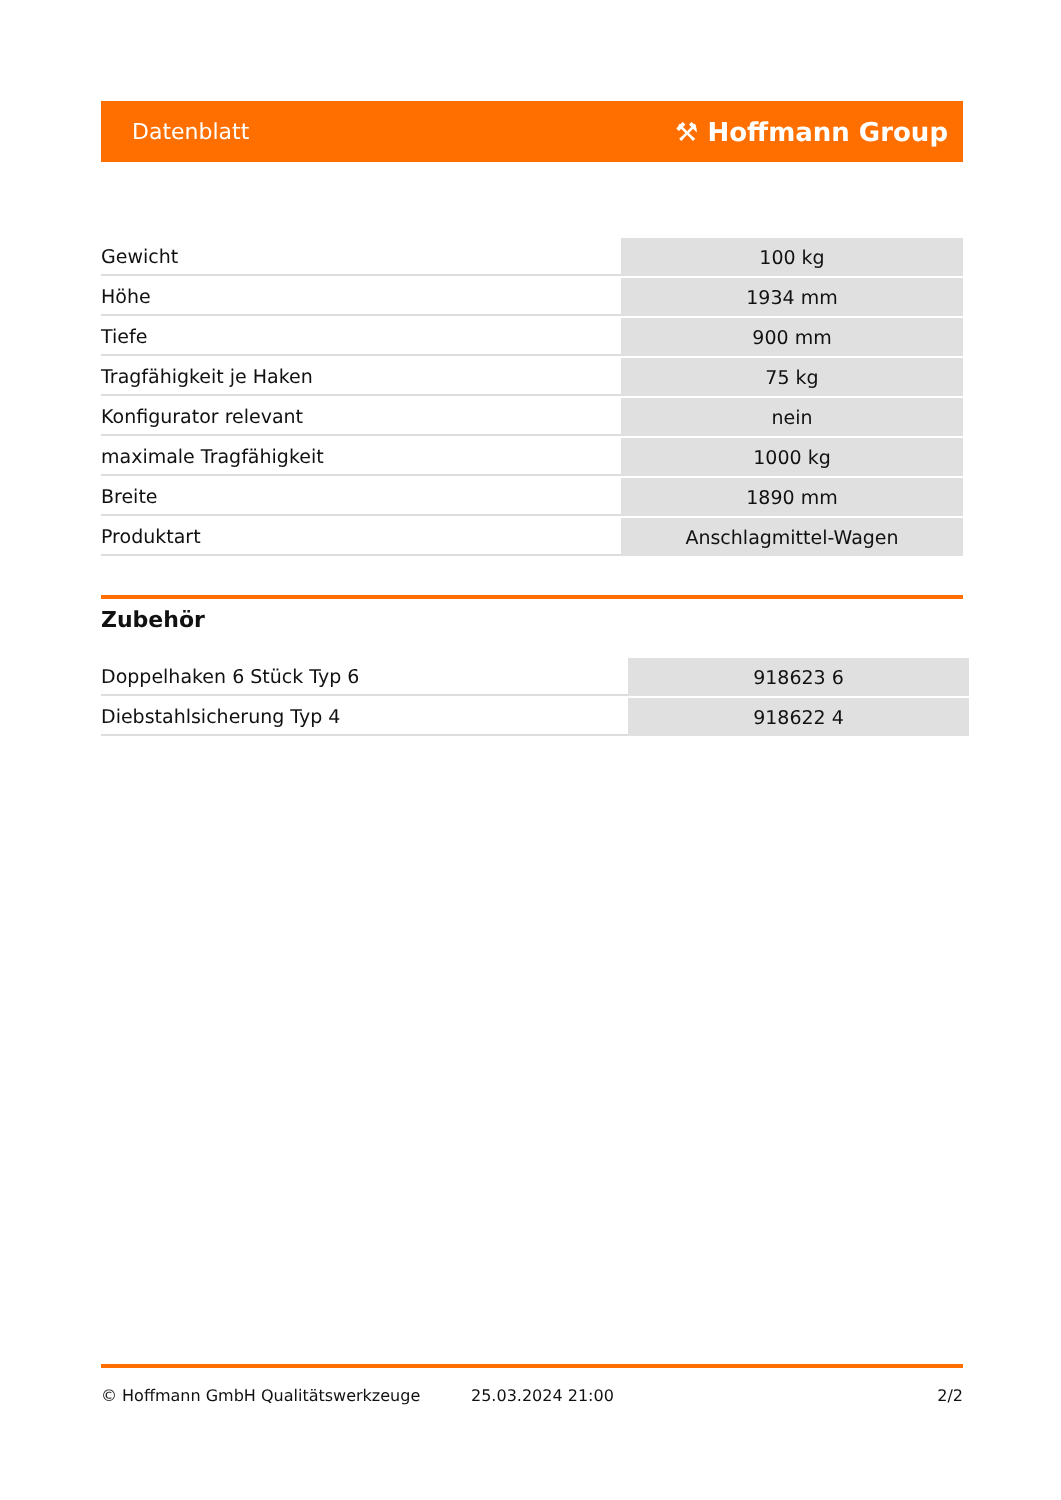Datenblatt ⚒ Hoffmann Group
| Gewicht | 100 kg |
| Höhe | 1934 mm |
| Tiefe | 900 mm |
| Tragfähigkeit je Haken | 75 kg |
| Konfigurator relevant | nein |
| maximale Tragfähigkeit | 1000 kg |
| Breite | 1890 mm |
| Produktart | Anschlagmittel-Wagen |
Zubehör
| Doppelhaken 6 Stück Typ 6 | 918623 6 |
| Diebstahlsicherung Typ 4 | 918622 4 |
© Hoffmann GmbH Qualitätswerkzeuge 25.03.2024 21:00 2/2